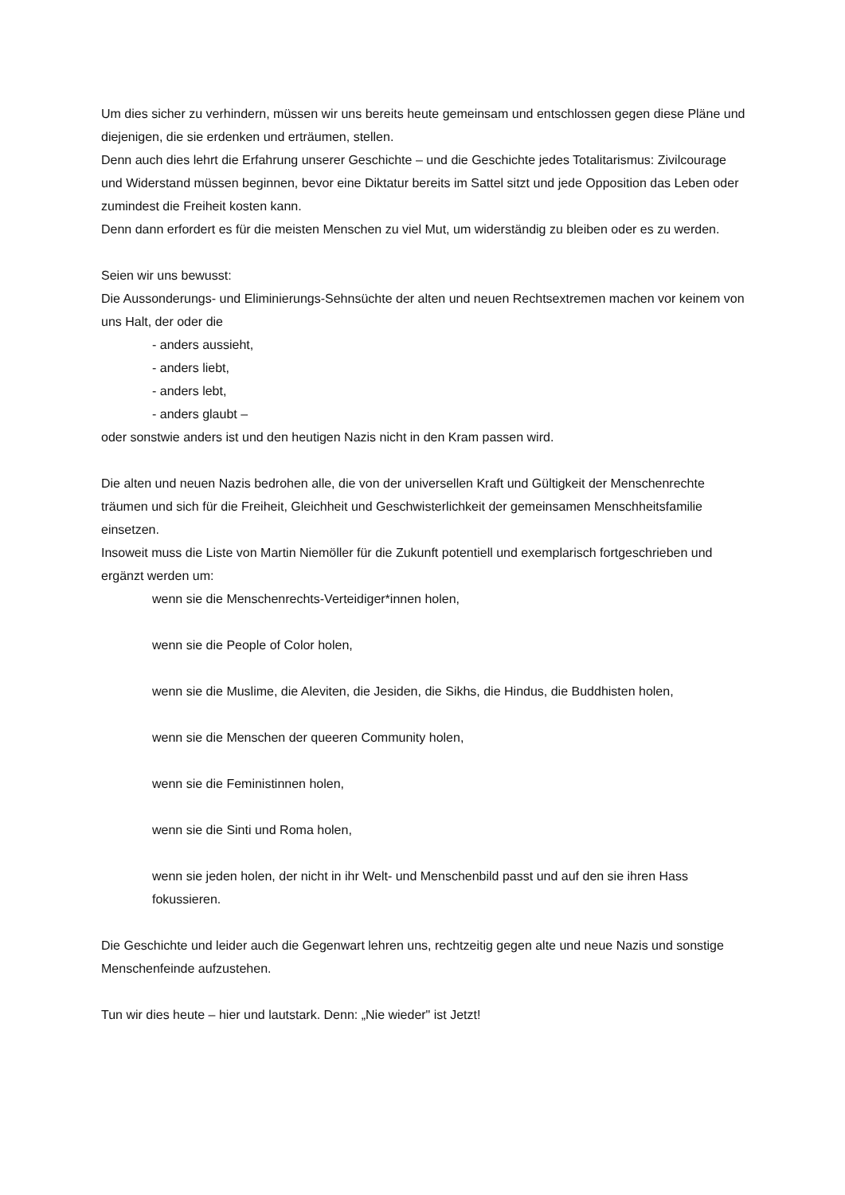Um dies sicher zu verhindern, müssen wir uns bereits heute gemeinsam und entschlossen gegen diese Pläne und diejenigen, die sie erdenken und erträumen, stellen.
Denn auch dies lehrt die Erfahrung unserer Geschichte – und die Geschichte jedes Totalitarismus: Zivilcourage und Widerstand müssen beginnen, bevor eine Diktatur bereits im Sattel sitzt und jede Opposition das Leben oder zumindest die Freiheit kosten kann.
Denn dann erfordert es für die meisten Menschen zu viel Mut, um widerständig zu bleiben oder es zu werden.
Seien wir uns bewusst:
Die Aussonderungs- und Eliminierungs-Sehnsüchte der alten und neuen Rechtsextremen machen vor keinem von uns Halt, der oder die
- anders aussieht,
- anders liebt,
- anders lebt,
- anders glaubt –
oder sonstwie anders ist und den heutigen Nazis nicht in den Kram passen wird.
Die alten und neuen Nazis bedrohen alle, die von der universellen Kraft und Gültigkeit der Menschenrechte träumen und sich für die Freiheit, Gleichheit und Geschwisterlichkeit der gemeinsamen Menschheitsfamilie einsetzen.
Insoweit muss die Liste von Martin Niemöller für die Zukunft potentiell und exemplarisch fortgeschrieben und ergänzt werden um:
wenn sie die Menschenrechts-Verteidiger*innen holen,
wenn sie die People of Color holen,
wenn sie die Muslime, die Aleviten, die Jesiden, die Sikhs, die Hindus, die Buddhisten holen,
wenn sie die Menschen der queeren Community holen,
wenn sie die Feministinnen holen,
wenn sie die Sinti und Roma holen,
wenn sie jeden holen, der nicht in ihr Welt- und Menschenbild passt und auf den sie ihren Hass fokussieren.
Die Geschichte und leider auch die Gegenwart lehren uns, rechtzeitig gegen alte und neue Nazis und sonstige Menschenfeinde aufzustehen.
Tun wir dies heute – hier und lautstark. Denn: „Nie wieder" ist Jetzt!